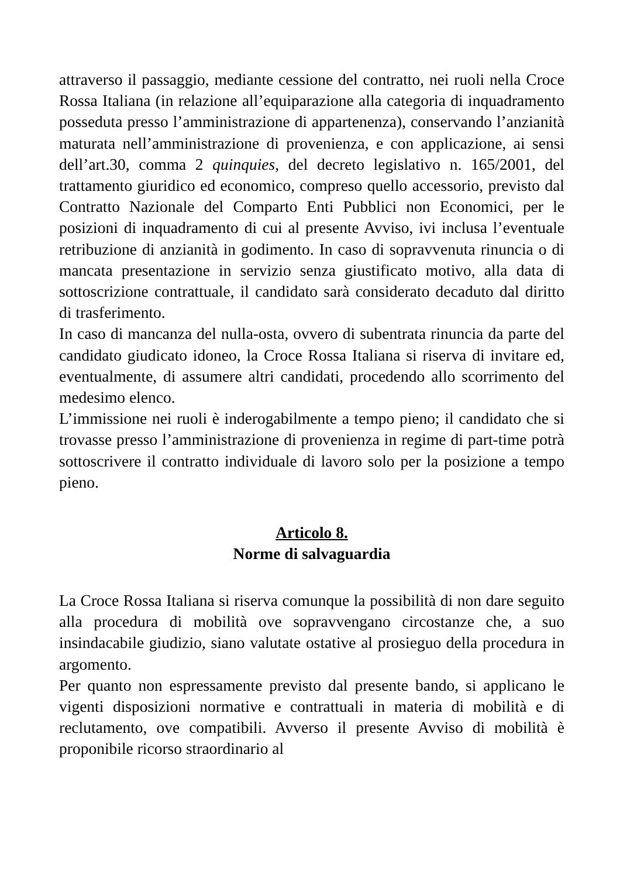attraverso il passaggio, mediante cessione del contratto, nei ruoli nella Croce Rossa Italiana (in relazione all’equiparazione alla categoria di inquadramento posseduta presso l’amministrazione di appartenenza), conservando l’anzianità maturata nell’amministrazione di provenienza, e con applicazione, ai sensi dell’art.30, comma 2 quinquies, del decreto legislativo n. 165/2001, del trattamento giuridico ed economico, compreso quello accessorio, previsto dal Contratto Nazionale del Comparto Enti Pubblici non Economici, per le posizioni di inquadramento di cui al presente Avviso, ivi inclusa l’eventuale retribuzione di anzianità in godimento. In caso di sopravvenuta rinuncia o di mancata presentazione in servizio senza giustificato motivo, alla data di sottoscrizione contrattuale, il candidato sarà considerato decaduto dal diritto di trasferimento.
In caso di mancanza del nulla-osta, ovvero di subentrata rinuncia da parte del candidato giudicato idoneo, la Croce Rossa Italiana si riserva di invitare ed, eventualmente, di assumere altri candidati, procedendo allo scorrimento del medesimo elenco.
L’immissione nei ruoli è inderogabilmente a tempo pieno; il candidato che si trovasse presso l’amministrazione di provenienza in regime di part-time potrà sottoscrivere il contratto individuale di lavoro solo per la posizione a tempo pieno.
Articolo 8.
Norme di salvaguardia
La Croce Rossa Italiana si riserva comunque la possibilità di non dare seguito alla procedura di mobilità ove sopravvengano circostanze che, a suo insindacabile giudizio, siano valutate ostative al prosieguo della procedura in argomento.
Per quanto non espressamente previsto dal presente bando, si applicano le vigenti disposizioni normative e contrattuali in materia di mobilità e di reclutamento, ove compatibili. Avverso il presente Avviso di mobilità è proponibile ricorso straordinario al